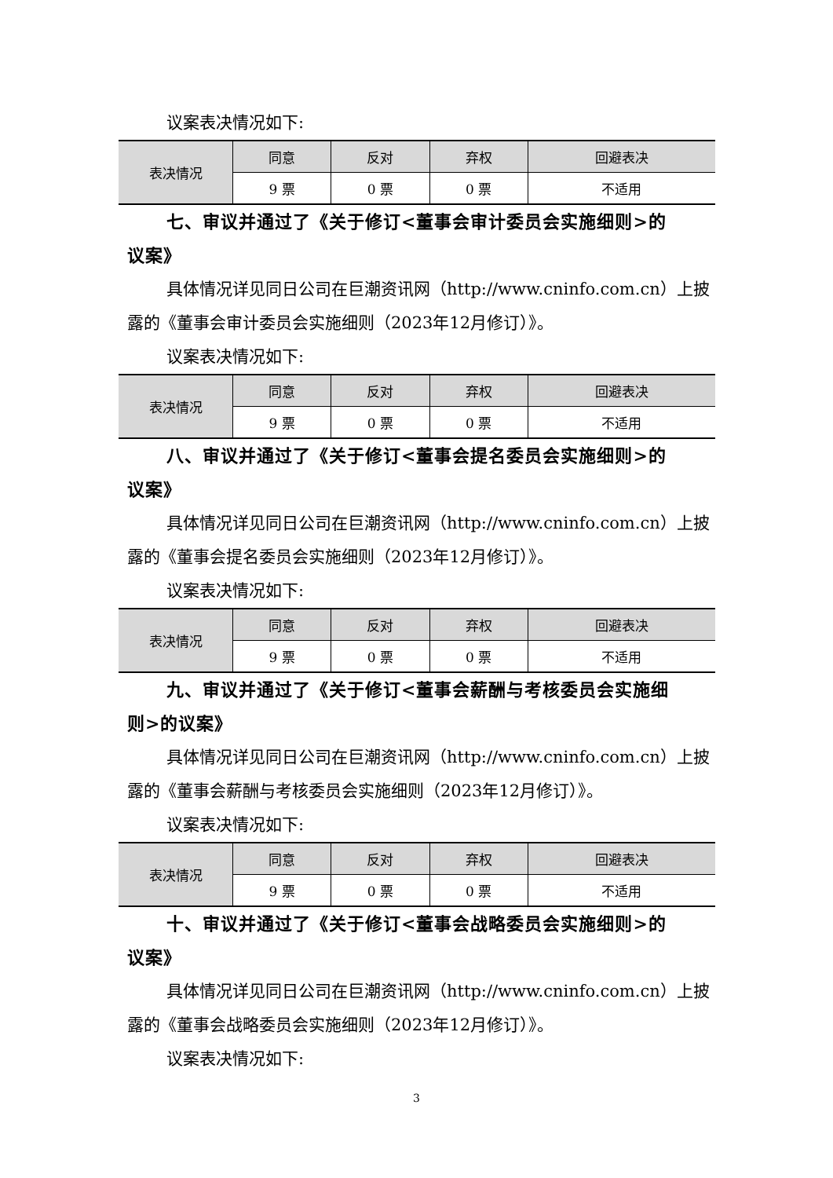议案表决情况如下:
| 表决情况 | 同意 | 反对 | 弃权 | 回避表决 |
| --- | --- | --- | --- | --- |
| | 9 票 | 0 票 | 0 票 | 不适用 |
七、审议并通过了《关于修订<董事会审计委员会实施细则>的
议案》
具体情况详见同日公司在巨潮资讯网（http://www.cninfo.com.cn）上披露的《董事会审计委员会实施细则（2023年12月修订）》。
议案表决情况如下:
| 表决情况 | 同意 | 反对 | 弃权 | 回避表决 |
| --- | --- | --- | --- | --- |
| | 9 票 | 0 票 | 0 票 | 不适用 |
八、审议并通过了《关于修订<董事会提名委员会实施细则>的
议案》
具体情况详见同日公司在巨潮资讯网（http://www.cninfo.com.cn）上披露的《董事会提名委员会实施细则（2023年12月修订）》。
议案表决情况如下:
| 表决情况 | 同意 | 反对 | 弃权 | 回避表决 |
| --- | --- | --- | --- | --- |
| | 9 票 | 0 票 | 0 票 | 不适用 |
九、审议并通过了《关于修订<董事会薪酬与考核委员会实施细
则>的议案》
具体情况详见同日公司在巨潮资讯网（http://www.cninfo.com.cn）上披露的《董事会薪酬与考核委员会实施细则（2023年12月修订）》。
议案表决情况如下:
| 表决情况 | 同意 | 反对 | 弃权 | 回避表决 |
| --- | --- | --- | --- | --- |
| | 9 票 | 0 票 | 0 票 | 不适用 |
十、审议并通过了《关于修订<董事会战略委员会实施细则>的
议案》
具体情况详见同日公司在巨潮资讯网（http://www.cninfo.com.cn）上披露的《董事会战略委员会实施细则（2023年12月修订）》。
议案表决情况如下:
3